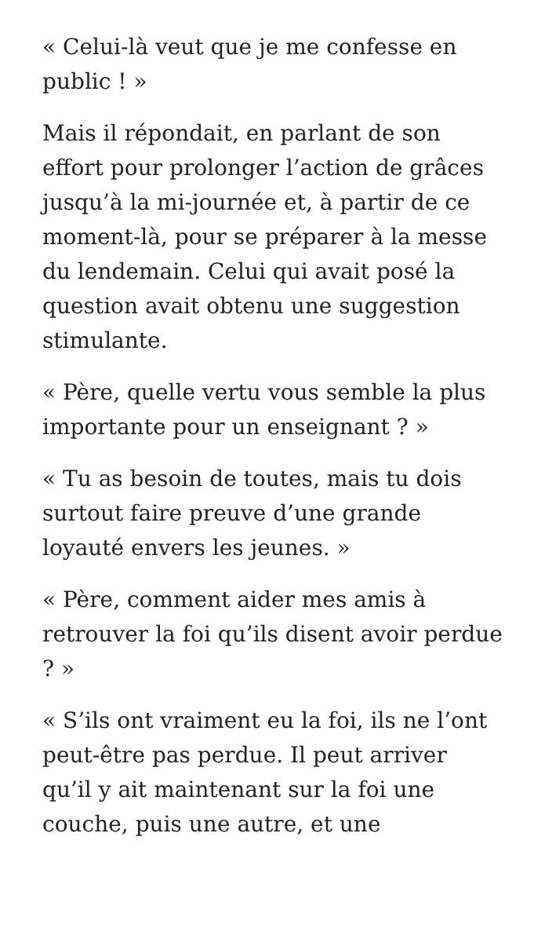« Celui-là veut que je me confesse en public ! »
Mais il répondait, en parlant de son effort pour prolonger l’action de grâces jusqu’à la mi-journée et, à partir de ce moment-là, pour se préparer à la messe du lendemain. Celui qui avait posé la question avait obtenu une suggestion stimulante.
« Père, quelle vertu vous semble la plus importante pour un enseignant ? »
« Tu as besoin de toutes, mais tu dois surtout faire preuve d’une grande loyauté envers les jeunes. »
« Père, comment aider mes amis à retrouver la foi qu’ils disent avoir perdue ? »
« S’ils ont vraiment eu la foi, ils ne l’ont peut-être pas perdue. Il peut arriver qu’il y ait maintenant sur la foi une couche, puis une autre, et une